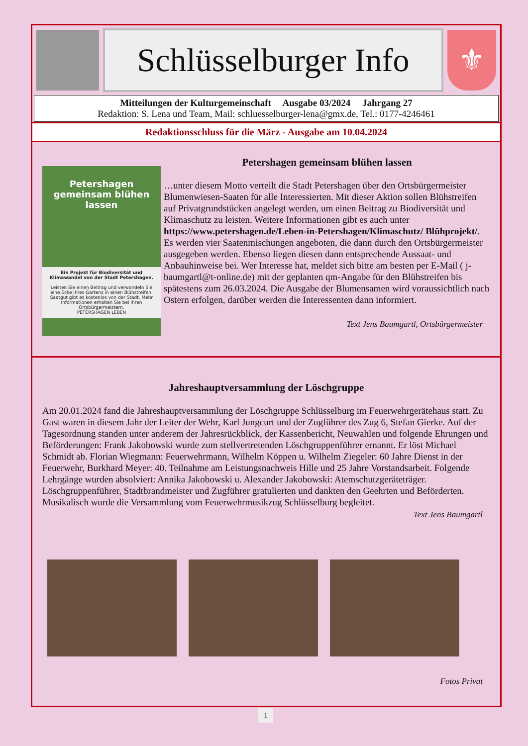Schlüsselburger Info
⚜
Mitteilungen der Kulturgemeinschaft Ausgabe 03/2024 Jahrgang 27
Redaktion: S. Lena und Team, Mail: schluesselburger-lena@gmx.de, Tel.: 0177-4246461
Redaktionsschluss für die März - Ausgabe am 10.04.2024
Petershagen gemeinsam blühen lassen
Ein Projekt für Biodiversität und Klimawandel von der Stadt Petershagen.
Leisten Sie einen Beitrag und verwandeln Sie eine Ecke Ihres Gartens in einen Blühstreifen. Saatgut gibt es kostenlos von der Stadt. Mehr Informationen erhalten Sie bei Ihren Ortsbürgermeistern.
PETERSHAGEN LEBEN
Petershagen gemeinsam blühen lassen
…unter diesem Motto verteilt die Stadt Petershagen über den Ortsbürgermeister Blumenwiesen-Saaten für alle Interessierten. Mit dieser Aktion sollen Blühstreifen auf Privatgrundstücken angelegt werden, um einen Beitrag zu Biodiversität und Klimaschutz zu leisten. Weitere Informationen gibt es auch unter https://www.petershagen.de/Leben-in-Petershagen/Klimaschutz/ Blühprojekt/. Es werden vier Saatenmischungen angeboten, die dann durch den Ortsbürgermeister ausgegeben werden. Ebenso liegen diesen dann entsprechende Aussaat- und Anbauhinweise bei. Wer Interesse hat, meldet sich bitte am besten per E-Mail ( j-baumgartl@t-online.de) mit der geplanten qm-Angabe für den Blühstreifen bis spätestens zum 26.03.2024. Die Ausgabe der Blumensamen wird voraussichtlich nach Ostern erfolgen, darüber werden die Interessenten dann informiert.
Text Jens Baumgartl, Ortsbürgermeister
Jahreshauptversammlung der Löschgruppe
Am 20.01.2024 fand die Jahreshauptversammlung der Löschgruppe Schlüsselburg im Feuerwehrgerätehaus statt. Zu Gast waren in diesem Jahr der Leiter der Wehr, Karl Jungcurt und der Zugführer des Zug 6, Stefan Gierke. Auf der Tagesordnung standen unter anderem der Jahresrückblick, der Kassenbericht, Neuwahlen und folgende Ehrungen und Beförderungen: Frank Jakobowski wurde zum stellvertretenden Löschgruppenführer ernannt. Er löst Michael Schmidt ab. Florian Wiegmann: Feuerwehrmann, Wilhelm Köppen u. Wilhelm Ziegeler: 60 Jahre Dienst in der Feuerwehr, Burkhard Meyer: 40. Teilnahme am Leistungsnachweis Hille und 25 Jahre Vorstandsarbeit. Folgende Lehrgänge wurden absolviert: Annika Jakobowski u. Alexander Jakobowski: Atemschutzgeräteträger. Löschgruppenführer, Stadtbrandmeister und Zugführer gratulierten und dankten den Geehrten und Beförderten. Musikalisch wurde die Versammlung vom Feuerwehrmusikzug Schlüsselburg begleitet.
Text Jens Baumgartl
Fotos Privat
1